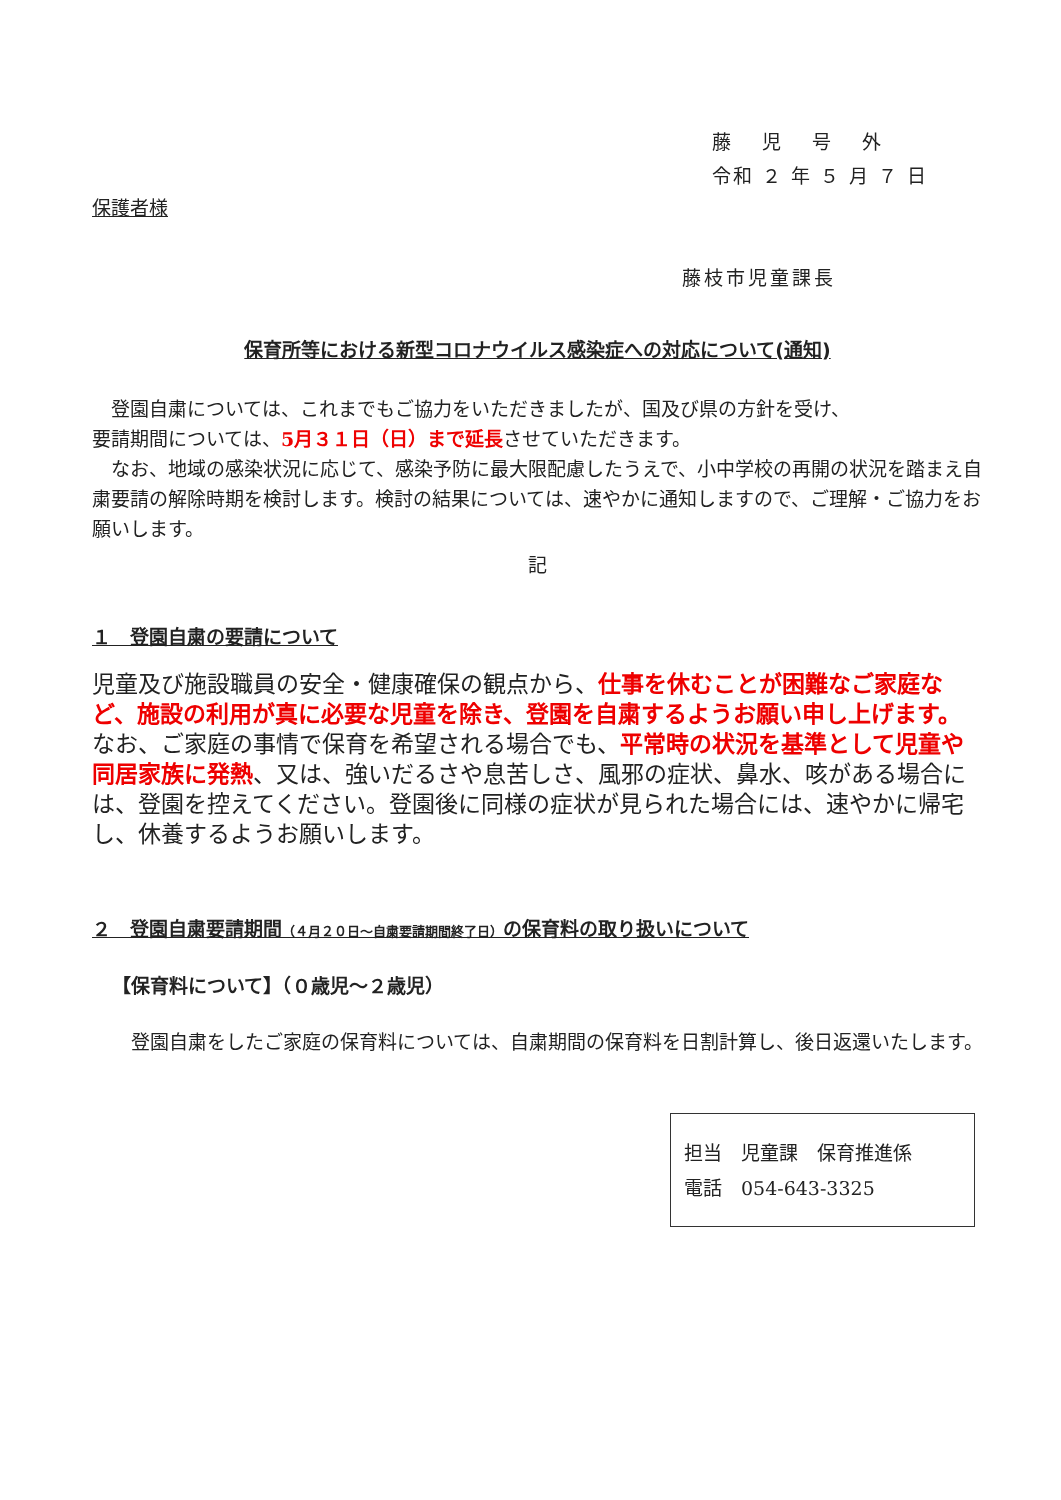藤　 児　 号　 外
令和 ２ 年 ５ 月 ７ 日
保護者様
藤枝市児童課長
保育所等における新型コロナウイルス感染症への対応について(通知)
　登園自粛については、これまでもご協力をいただきましたが、国及び県の方針を受け、
要請期間については、5月３１日（日）まで延長させていただきます。
　なお、地域の感染状況に応じて、感染予防に最大限配慮したうえで、小中学校の再開の状況を踏まえ自粛要請の解除時期を検討します。検討の結果については、速やかに通知しますので、ご理解・ご協力をお願いします。
記
１　登園自粛の要請について
児童及び施設職員の安全・健康確保の観点から、仕事を休むことが困難なご家庭など、施設の利用が真に必要な児童を除き、登園を自粛するようお願い申し上げます。
なお、ご家庭の事情で保育を希望される場合でも、平常時の状況を基準として児童や同居家族に発熱、又は、強いだるさや息苦しさ、風邪の症状、鼻水、咳がある場合には、登園を控えてください。登園後に同様の症状が見られた場合には、速やかに帰宅し、休養するようお願いします。
２　登園自粛要請期間（４月２０日～自粛要請期間終了日）の保育料の取り扱いについて
【保育料について】（０歳児～２歳児）
　登園自粛をしたご家庭の保育料については、自粛期間の保育料を日割計算し、後日返還いたします。
担当　児童課　保育推進係
電話　054-643-3325